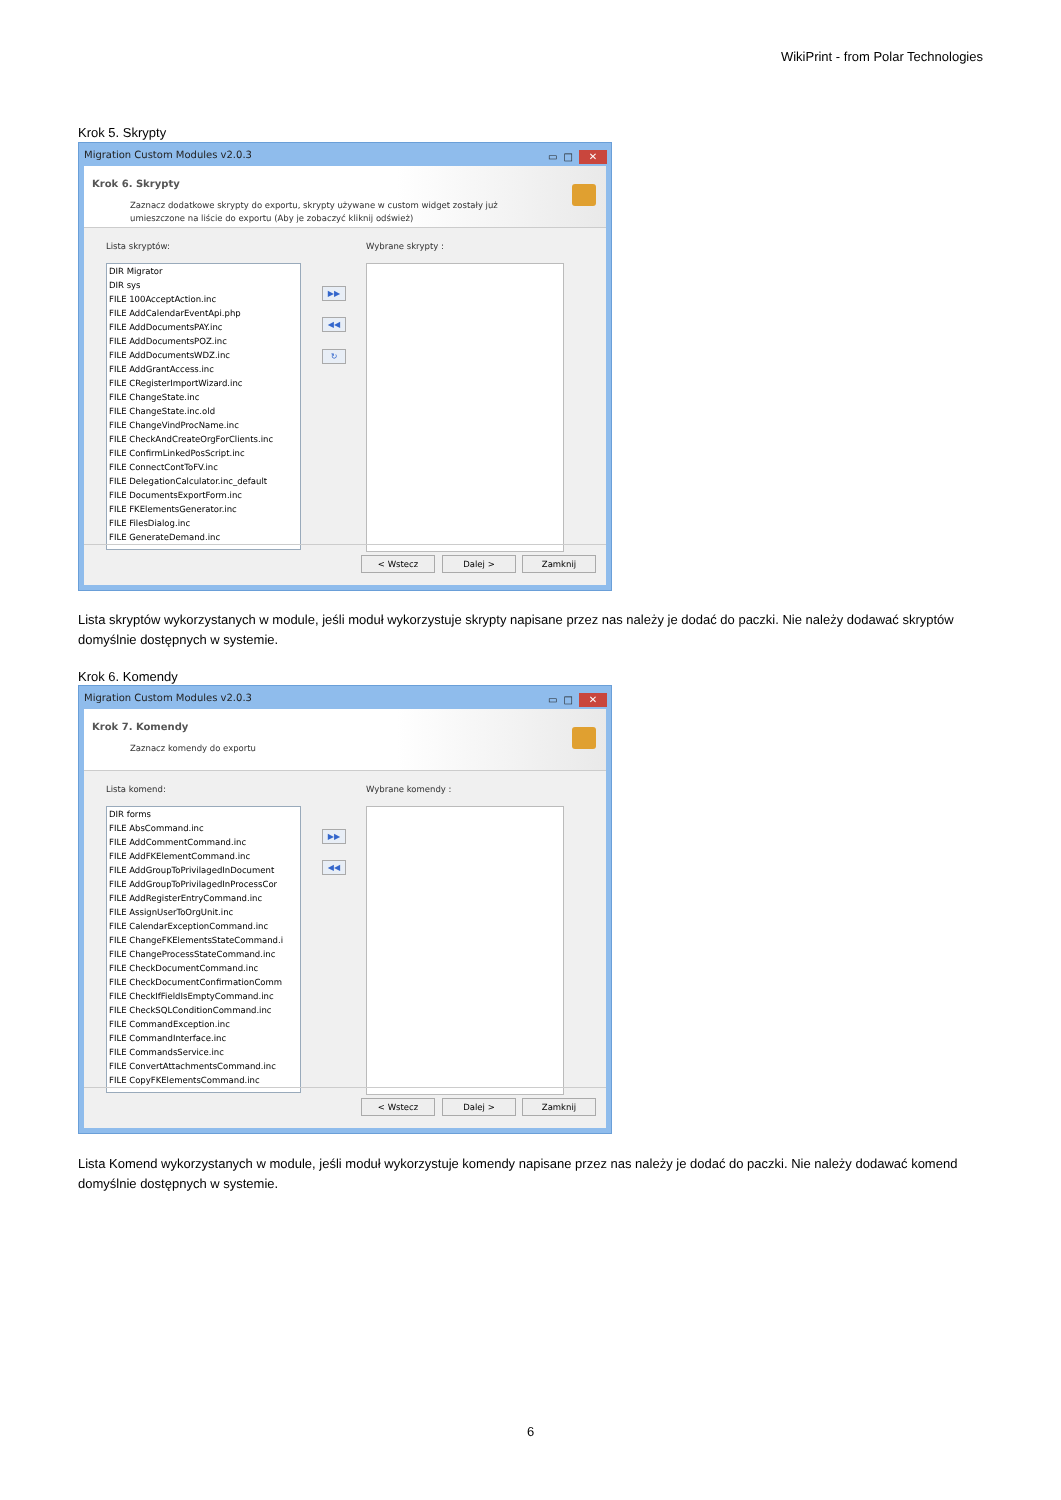WikiPrint - from Polar Technologies
Krok 5. Skrypty
Migration Custom Modules v2.0.3
▭ □ ✕
Krok 6. Skrypty
Zaznacz dodatkowe skrypty do exportu, skrypty używane w custom widget zostały już
umieszczone na liście do exportu (Aby je zobaczyć kliknij odśwież)
Lista skryptów: Wybrane skrypty :
DIR Migrator
DIR sys
FILE 100AcceptAction.inc
FILE AddCalendarEventApi.php
FILE AddDocumentsPAY.inc
FILE AddDocumentsPOZ.inc
FILE AddDocumentsWDZ.inc
FILE AddGrantAccess.inc
FILE CRegisterImportWizard.inc
FILE ChangeState.inc
FILE ChangeState.inc.old
FILE ChangeVindProcName.inc
FILE CheckAndCreateOrgForClients.inc
FILE ConfirmLinkedPosScript.inc
FILE ConnectContToFV.inc
FILE DelegationCalculator.inc_default
FILE DocumentsExportForm.inc
FILE FKElementsGenerator.inc
FILE FilesDialog.inc
FILE GenerateDemand.inc
▶▶
◀◀
↻
< Wstecz Dalej > Zamknij
Lista skryptów wykorzystanych w module, jeśli moduł wykorzystuje skrypty napisane przez nas należy je dodać do paczki. Nie należy dodawać skryptów domyślnie dostępnych w systemie.
Krok 6. Komendy
Migration Custom Modules v2.0.3
▭ □ ✕
Krok 7. Komendy
Zaznacz komendy do exportu
Lista komend: Wybrane komendy :
DIR forms
FILE AbsCommand.inc
FILE AddCommentCommand.inc
FILE AddFKElementCommand.inc
FILE AddGroupToPrivilagedInDocument
FILE AddGroupToPrivilagedInProcessCor
FILE AddRegisterEntryCommand.inc
FILE AssignUserToOrgUnit.inc
FILE CalendarExceptionCommand.inc
FILE ChangeFKElementsStateCommand.i
FILE ChangeProcessStateCommand.inc
FILE CheckDocumentCommand.inc
FILE CheckDocumentConfirmationComm
FILE CheckIfFieldIsEmptyCommand.inc
FILE CheckSQLConditionCommand.inc
FILE CommandException.inc
FILE CommandInterface.inc
FILE CommandsService.inc
FILE ConvertAttachmentsCommand.inc
FILE CopyFKElementsCommand.inc
▶▶
◀◀
< Wstecz Dalej > Zamknij
Lista Komend wykorzystanych w module, jeśli moduł wykorzystuje komendy napisane przez nas należy je dodać do paczki. Nie należy dodawać komend domyślnie dostępnych w systemie.
6